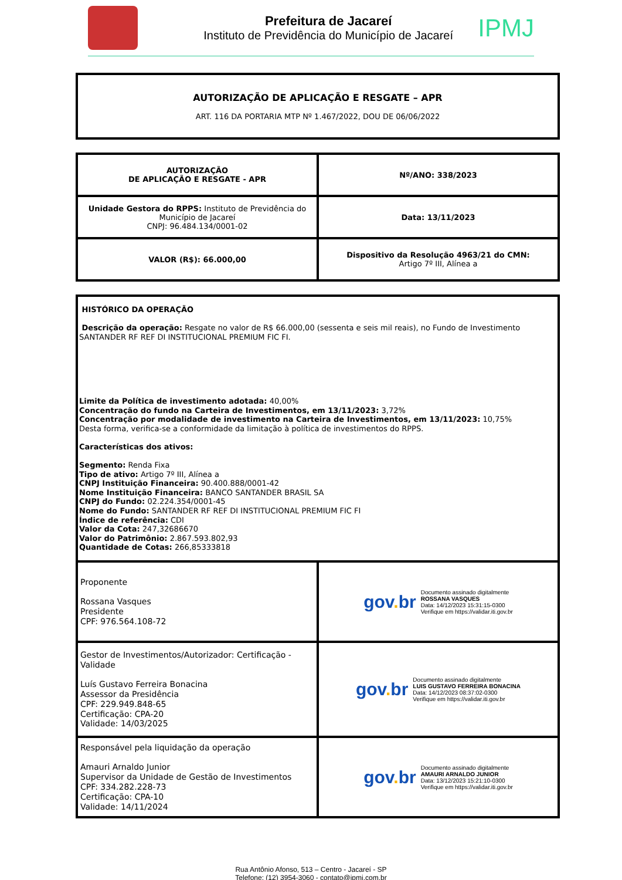Prefeitura de Jacareí
Instituto de Previdência do Município de Jacareí
IPMJ
| AUTORIZAÇÃO DE APLICAÇÃO E RESGATE – APR ART. 116 DA PORTARIA MTP Nº 1.467/2022, DOU DE 06/06/2022 |
| AUTORIZAÇÃO DE APLICAÇÃO E RESGATE - APR | Nº/ANO: 338/2023 |
| Unidade Gestora do RPPS: Instituto de Previdência do Município de Jacareí CNPJ: 96.484.134/0001-02 | Data: 13/11/2023 |
| VALOR (R$): 66.000,00 | Dispositivo da Resolução 4963/21 do CMN: Artigo 7º III, Alínea a |
| HISTÓRICO DA OPERAÇÃO Descrição da operação: Resgate no valor de R$ 66.000,00 (sessenta e seis mil reais), no Fundo de Investimento SANTANDER RF REF DI INSTITUCIONAL PREMIUM FIC FI. Limite da Política de investimento adotada: 40,00% Concentração do fundo na Carteira de Investimentos, em 13/11/2023: 3,72% Concentração por modalidade de investimento na Carteira de Investimentos, em 13/11/2023: 10,75% Desta forma, verifica-se a conformidade da limitação à política de investimentos do RPPS. Características dos ativos: Segmento: Renda Fixa Tipo de ativo: Artigo 7º III, Alínea a CNPJ Instituição Financeira: 90.400.888/0001-42 Nome Instituição Financeira: BANCO SANTANDER BRASIL SA CNPJ do Fundo: 02.224.354/0001-45 Nome do Fundo: SANTANDER RF REF DI INSTITUCIONAL PREMIUM FIC FI Índice de referência: CDI Valor da Cota: 247,32686670 Valor do Patrimônio: 2.867.593.802,93 Quantidade de Cotas: 266,85333818 | |
| Proponente Rossana Vasques Presidente CPF: 976.564.108-72 | gov . br Documento assinado digitalmente ROSSANA VASQUES Data: 14/12/2023 15:31:15-0300 Verifique em https://validar.iti.gov.br |
| Gestor de Investimentos/Autorizador: Certificação - Validade Luís Gustavo Ferreira Bonacina Assessor da Presidência CPF: 229.949.848-65 Certificação: CPA-20 Validade: 14/03/2025 | gov . br Documento assinado digitalmente LUIS GUSTAVO FERREIRA BONACINA Data: 14/12/2023 08:37:02-0300 Verifique em https://validar.iti.gov.br |
| Responsável pela liquidação da operação Amauri Arnaldo Junior Supervisor da Unidade de Gestão de Investimentos CPF: 334.282.228-73 Certificação: CPA-10 Validade: 14/11/2024 | gov . br Documento assinado digitalmente AMAURI ARNALDO JUNIOR Data: 13/12/2023 15:21:10-0300 Verifique em https://validar.iti.gov.br |
Rua Antônio Afonso, 513 – Centro - Jacareí - SP
Telefone: (12) 3954-3060 - contato@ipmj.com.br